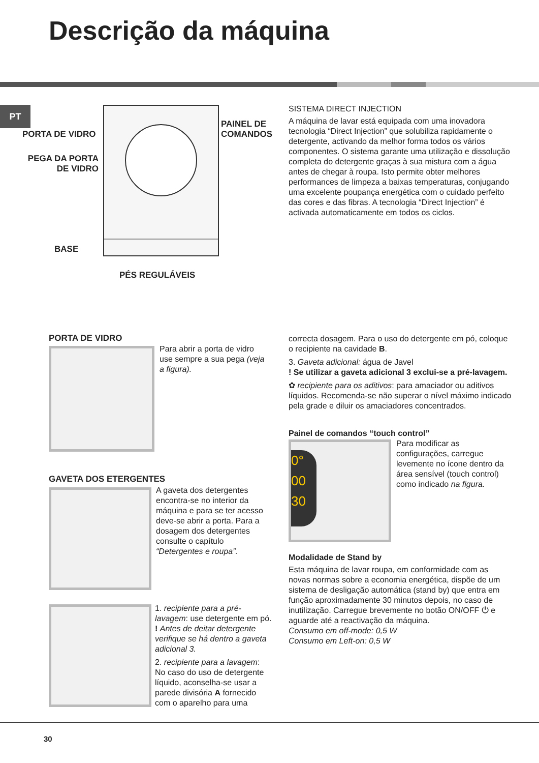Descrição da máquina
PT
PORTA DE VIDRO
PEGA DA PORTA
DE VIDRO
PAINEL DE
COMANDOS
BASE
PÉS REGULÁVEIS
SISTEMA DIRECT INJECTION
A máquina de lavar está equipada com uma inovadora tecnologia “Direct Injection” que solubiliza rapidamente o detergente, activando da melhor forma todos os vários componentes. O sistema garante uma utilização e dissolução completa do detergente graças à sua mistura com a água antes de chegar à roupa. Isto permite obter melhores performances de limpeza a baixas temperaturas, conjugando uma excelente poupança energética com o cuidado perfeito das cores e das fibras. A tecnologia “Direct Injection” é activada automaticamente em todos os ciclos.
PORTA DE VIDRO
Para abrir a porta de vidro use sempre a sua pega (veja a figura).
GAVETA DOS ETERGENTES
A gaveta dos detergentes encontra-se no interior da máquina e para se ter acesso deve-se abrir a porta. Para a dosagem dos detergentes consulte o capítulo “Detergentes e roupa”.
1. recipiente para a pré-lavagem: use detergente em pó.
! Antes de deitar detergente verifique se há dentro a gaveta adicional 3.
2. recipiente para a lavagem: No caso do uso de detergente líquido, aconselha-se usar a parede divisória A fornecido com o aparelho para uma
correcta dosagem. Para o uso do detergente em pó, coloque o recipiente na cavidade B.
3. Gaveta adicional: água de Javel
! Se utilizar a gaveta adicional 3 exclui-se a pré-lavagem.
✿ recipiente para os aditivos: para amaciador ou aditivos líquidos. Recomenda-se não superar o nível máximo indicado pela grade e diluir os amaciadores concentrados.
Painel de comandos “touch control”
0°
00
30
Para modificar as configurações, carregue levemente no ícone dentro da área sensível (touch control) como indicado na figura.
Modalidade de Stand by
Esta máquina de lavar roupa, em conformidade com as novas normas sobre a economia energética, dispõe de um sistema de desligação automática (stand by) que entra em função aproximadamente 30 minutos depois, no caso de inutilização. Carregue brevemente no botão ON/OFF ⏻ e aguarde até a reactivação da máquina.
Consumo em off-mode: 0,5 W
Consumo em Left-on: 0,5 W
30